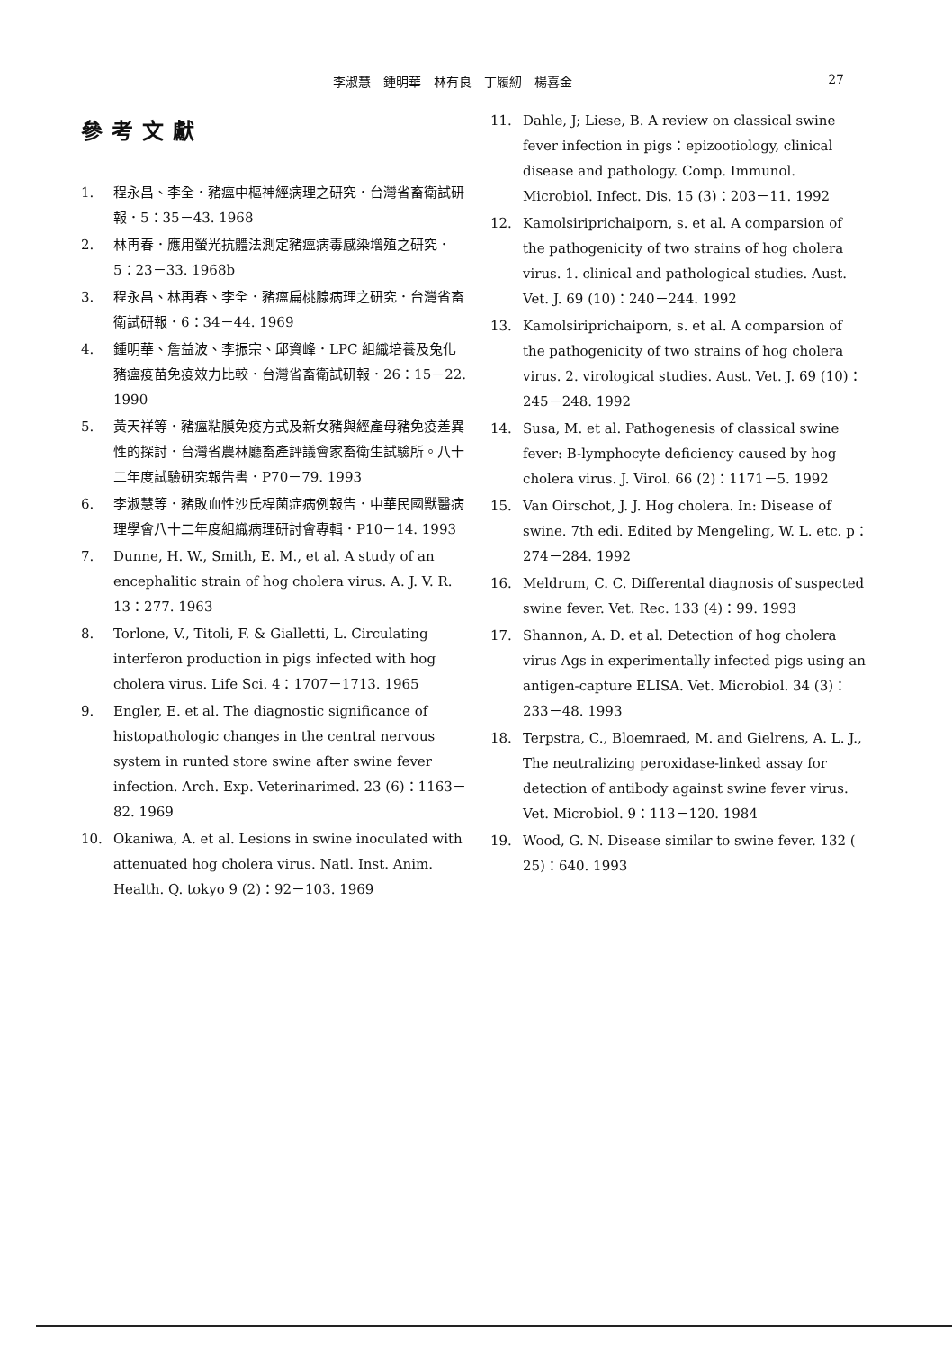李淑慧　鍾明華　林有良　丁履紉　楊喜金 27
參考文獻
1. 程永昌、李全．豬瘟中樞神經病理之研究．台灣省畜衛試研報．5：35－43. 1968
2. 林再春．應用螢光抗體法測定豬瘟病毒感染增殖之研究．5：23－33. 1968b
3. 程永昌、林再春、李全．豬瘟扁桃腺病理之研究．台灣省畜衛試研報．6：34－44. 1969
4. 鍾明華、詹益波、李振宗、邱資峰．LPC 組織培養及兔化豬瘟疫苗免疫效力比較．台灣省畜衛試研報．26：15－22. 1990
5. 黃天祥等．豬瘟粘膜免疫方式及新女豬與經產母豬免疫差異性的探討．台灣省農林廳畜產評議會家畜衛生試驗所。八十二年度試驗研究報告書．P70－79. 1993
6. 李淑慧等．豬敗血性沙氏桿菌症病例報告．中華民國獸醫病理學會八十二年度組織病理研討會專輯．P10－14. 1993
7. Dunne, H. W., Smith, E. M., et al. A study of an encephalitic strain of hog cholera virus. A. J. V. R. 13：277. 1963
8. Torlone, V., Titoli, F. & Gialletti, L. Circulating interferon production in pigs infected with hog cholera virus. Life Sci. 4：1707－1713. 1965
9. Engler, E. et al. The diagnostic significance of histopathologic changes in the central nervous system in runted store swine after swine fever infection. Arch. Exp. Veterinarimed. 23 (6)：1163－82. 1969
10. Okaniwa, A. et al. Lesions in swine inoculated with attenuated hog cholera virus. Natl. Inst. Anim. Health. Q. tokyo 9 (2)：92－103. 1969
11. Dahle, J; Liese, B. A review on classical swine fever infection in pigs：epizootiology, clinical disease and pathology. Comp. Immunol. Microbiol. Infect. Dis. 15 (3)：203－11. 1992
12. Kamolsiriprichaiporn, s. et al. A comparsion of the pathogenicity of two strains of hog cholera virus. 1. clinical and pathological studies. Aust. Vet. J. 69 (10)：240－244. 1992
13. Kamolsiriprichaiporn, s. et al. A comparsion of the pathogenicity of two strains of hog cholera virus. 2. virological studies. Aust. Vet. J. 69 (10)：245－248. 1992
14. Susa, M. et al. Pathogenesis of classical swine fever: B-lymphocyte deficiency caused by hog cholera virus. J. Virol. 66 (2)：1171－5. 1992
15. Van Oirschot, J. J. Hog cholera. In: Disease of swine. 7th edi. Edited by Mengeling, W. L. etc. p：274－284. 1992
16. Meldrum, C. C. Differental diagnosis of suspected swine fever. Vet. Rec. 133 (4)：99. 1993
17. Shannon, A. D. et al. Detection of hog cholera virus Ags in experimentally infected pigs using an antigen-capture ELISA. Vet. Microbiol. 34 (3)：233－48. 1993
18. Terpstra, C., Bloemraed, M. and Gielrens, A. L. J., The neutralizing peroxidase-linked assay for detection of antibody against swine fever virus. Vet. Microbiol. 9：113－120. 1984
19. Wood, G. N. Disease similar to swine fever. 132 ( 25)：640. 1993